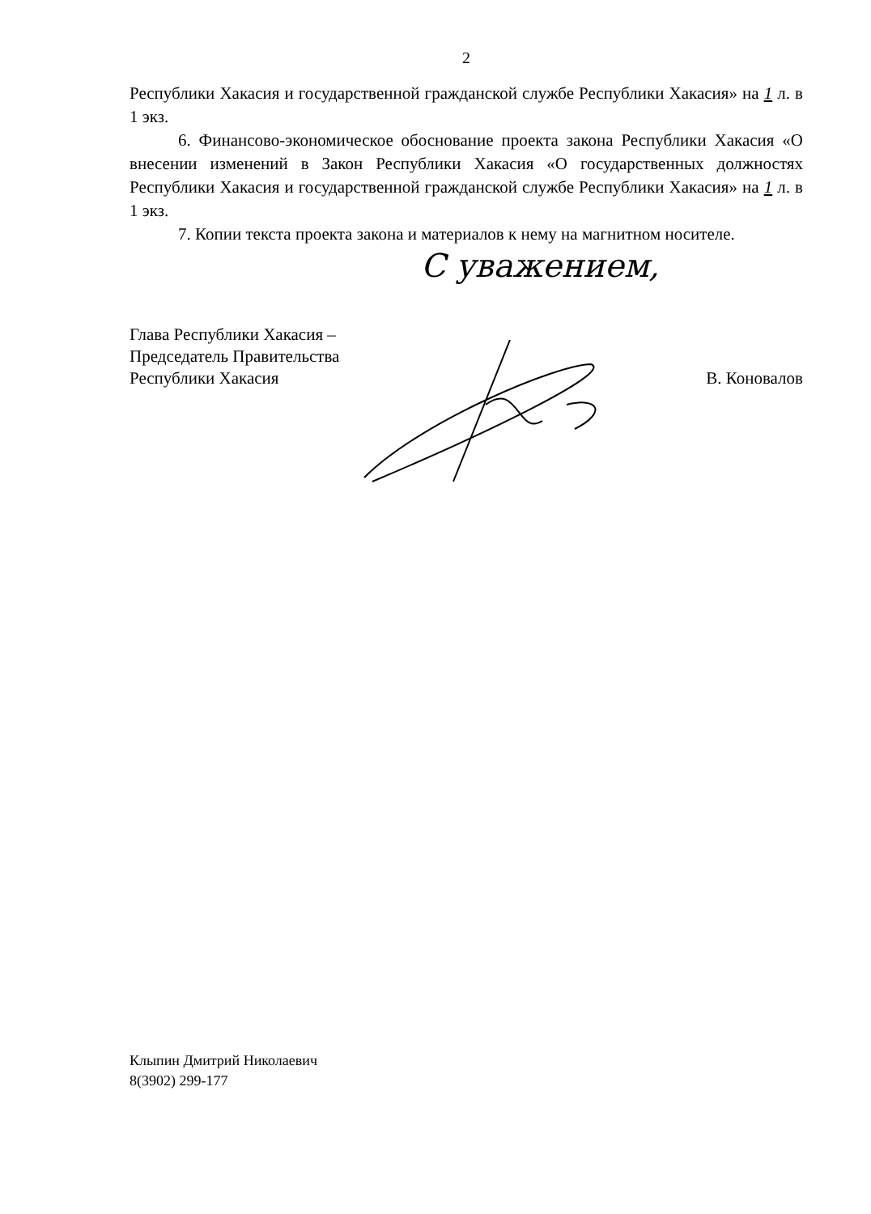С уважением,
2
Республики Хакасия и государственной гражданской службе Республики Хакасия» на 1 л. в 1 экз.
6. Финансово-экономическое обоснование проекта закона Республики Хакасия «О внесении изменений в Закон Республики Хакасия «О государственных должностях Республики Хакасия и государственной гражданской службе Республики Хакасия» на 1 л. в 1 экз.
7. Копии текста проекта закона и материалов к нему на магнитном носителе.
Глава Республики Хакасия –
Председатель Правительства
Республики Хакасия
В. Коновалов
Клыпин Дмитрий Николаевич
8(3902) 299-177